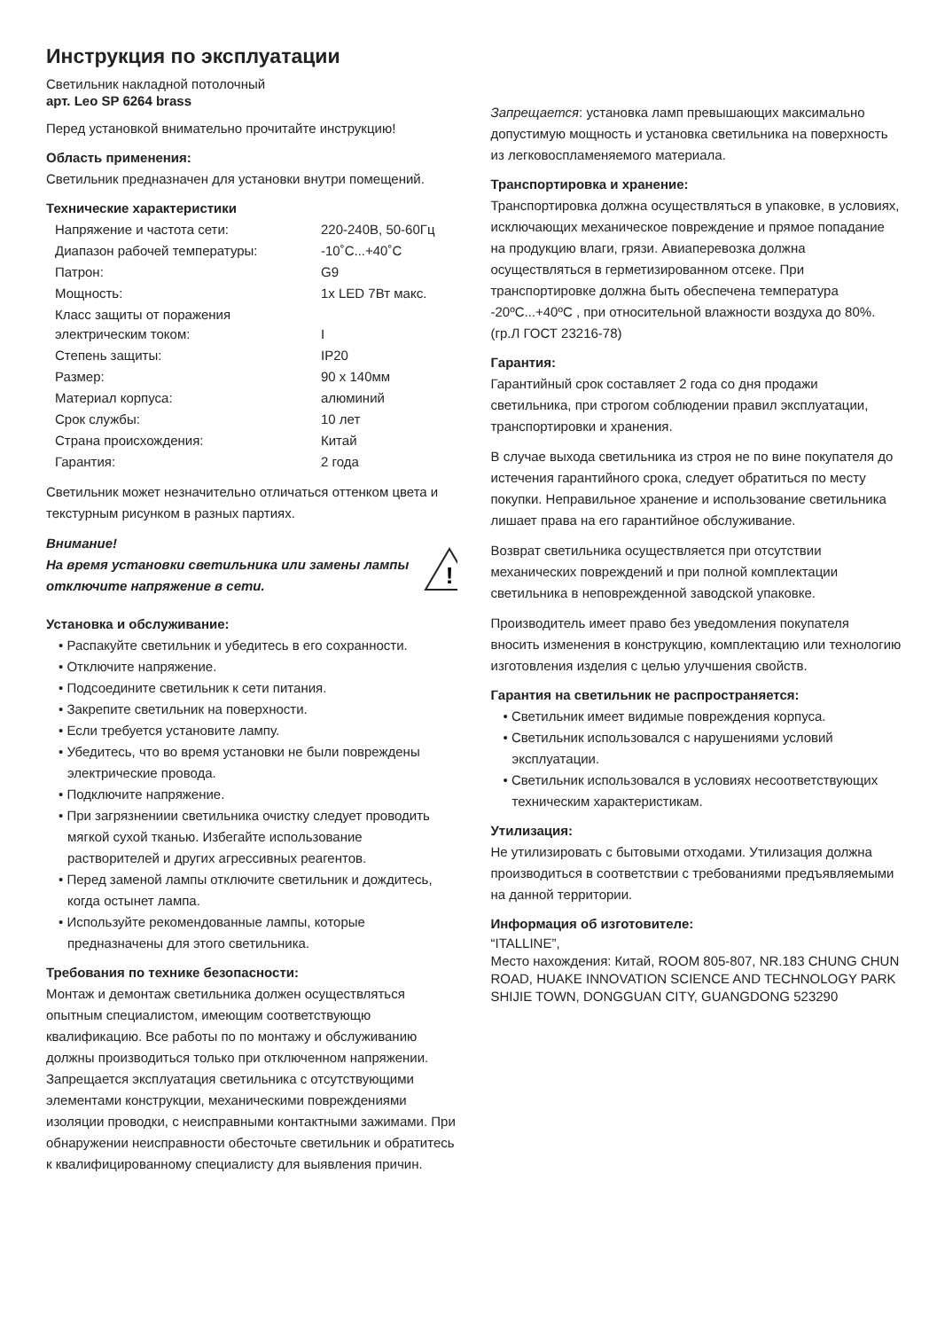Инструкция по эксплуатации
Светильник накладной потолочный
арт. Leo SP 6264 brass
Перед установкой внимательно прочитайте инструкцию!
Область применения:
Светильник предназначен для установки внутри помещений.
Технические характеристики
| Напряжение и частота сети: | 220-240В, 50-60Гц |
| Диапазон рабочей температуры: | -10˚C...+40˚C |
| Патрон: | G9 |
| Мощность: | 1x LED 7Вт макс. |
| Класс защиты от поражения электрическим током: | I |
| Степень защиты: | IP20 |
| Размер: | 90 x 140мм |
| Материал корпуса: | алюминий |
| Срок службы: | 10 лет |
| Страна происхождения: | Китай |
| Гарантия: | 2 года |
Светильник может незначительно отличаться оттенком цвета и текстурным рисунком в разных партиях.
Внимание!
На время установки светильника или замены лампы отключите напряжение в сети.
!
Установка и обслуживание:
• Распакуйте светильник и убедитесь в его сохранности.
• Отключите напряжение.
• Подсоедините светильник к сети питания.
• Закрепите светильник на поверхности.
• Если требуется установите лампу.
• Убедитесь, что во время установки не были повреждены электрические провода.
• Подключите напряжение.
• При загрязнениии светильника очистку следует проводить мягкой сухой тканью. Избегайте использование растворителей и других агрессивных реагентов.
• Перед заменой лампы отключите светильник и дождитесь, когда остынет лампа.
• Используйте рекомендованные лампы, которые предназначены для этого светильника.
Требования по технике безопасности:
Монтаж и демонтаж светильника должен осуществляться опытным специалистом, имеющим соответствующю квалификацию. Все работы по по монтажу и обслуживанию должны производиться только при отключенном напряжении. Запрещается эксплуатация светильника с отсутствующими элементами конструкции, механическими повреждениями изоляции проводки, с неисправными контактными зажимами. При обнаружении неисправности обесточьте светильник и обратитесь к квалифицированному специалисту для выявления причин.
Запрещается: установка ламп превышающих максимально допустимую мощность и установка светильника на поверхность из легковоспламеняемого материала.
Транспортировка и хранение:
Транспортировка должна осуществляться в упаковке, в условиях, исключающих механическое повреждение и прямое попадание на продукцию влаги, грязи. Авиаперевозка должна осуществляться в герметизированном отсеке. При транспортировке должна быть обеспечена температура -20ºC...+40ºC , при относительной влажности воздуха до 80%. (гр.Л ГОСТ 23216-78)
Гарантия:
Гарантийный срок составляет 2 года со дня продажи светильника, при строгом соблюдении правил эксплуатации, транспортировки и хранения.
В случае выхода светильника из строя не по вине покупателя до истечения гарантийного срока, следует обратиться по месту покупки. Неправильное хранение и использование светильника лишает права на его гарантийное обслуживание.
Возврат светильника осуществляется при отсутствии механических повреждений и при полной комплектации светильника в неповрежденной заводской упаковке.
Производитель имеет право без уведомления покупателя вносить изменения в конструкцию, комплектацию или технологию изготовления изделия с целью улучшения свойств.
Гарантия на светильник не распространяется:
• Светильник имеет видимые повреждения корпуса.
• Светильник использовался с нарушениями условий эксплуатации.
• Светильник использовался в условиях несоответствующих техническим характеристикам.
Утилизация:
Не утилизировать с бытовыми отходами. Утилизация должна производиться в соответствии с требованиями предъявляемыми на данной территории.
Информация об изготовителе:
“ITALLINE”,
Место нахождения: Китай, ROOM 805-807, NR.183 CHUNG CHUN ROAD, HUAKE INNOVATION SCIENCE AND TECHNOLOGY PARK SHIJIE TOWN, DONGGUAN CITY, GUANGDONG 523290